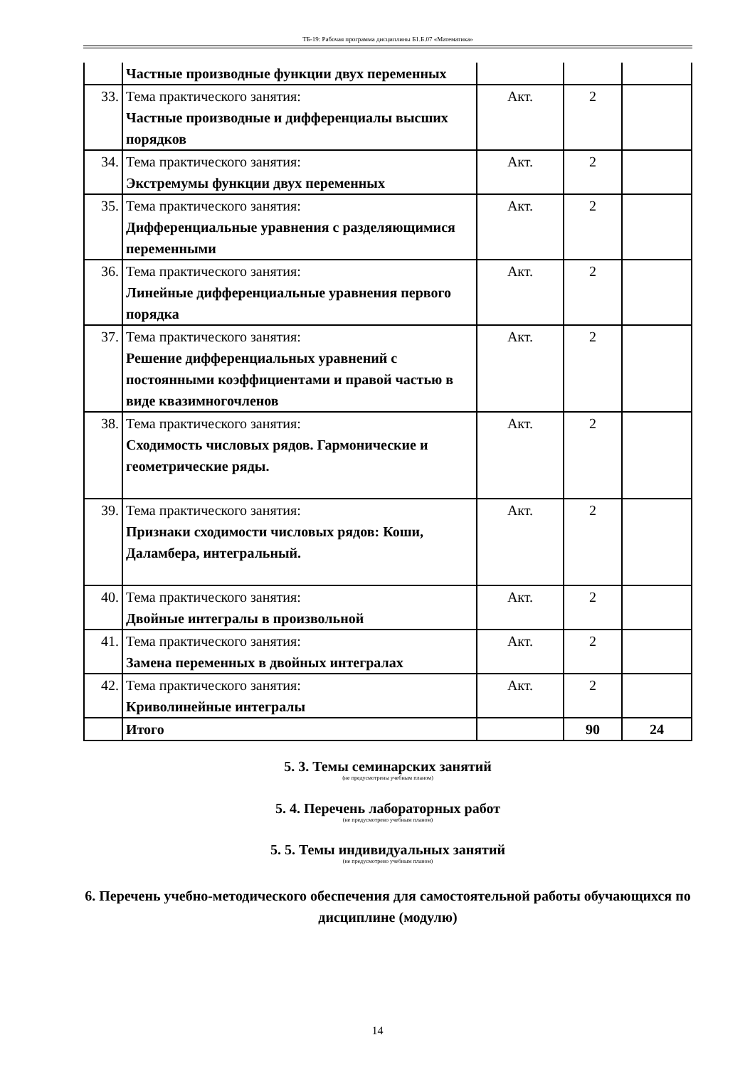ТБ-19: Рабочая программа дисциплины Б1.Б.07 «Математика»
| | Частные производные функции двух переменных | | | |
| 33. | Тема практического занятия: Частные производные и дифференциалы высших порядков | Акт. | 2 | |
| 34. | Тема практического занятия: Экстремумы функции двух переменных | Акт. | 2 | |
| 35. | Тема практического занятия: Дифференциальные уравнения с разделяющимися переменными | Акт. | 2 | |
| 36. | Тема практического занятия: Линейные дифференциальные уравнения первого порядка | Акт. | 2 | |
| 37. | Тема практического занятия: Решение дифференциальных уравнений с постоянными коэффициентами и правой частью в виде квазимногочленов | Акт. | 2 | |
| 38. | Тема практического занятия: Сходимость числовых рядов. Гармонические и геометрические ряды. | Акт. | 2 | |
| 39. | Тема практического занятия: Признаки сходимости числовых рядов: Коши, Даламбера, интегральный. | Акт. | 2 | |
| 40. | Тема практического занятия: Двойные интегралы в произвольной | Акт. | 2 | |
| 41. | Тема практического занятия: Замена переменных в двойных интегралах | Акт. | 2 | |
| 42. | Тема практического занятия: Криволинейные интегралы | Акт. | 2 | |
| | Итого | | 90 | 24 |
5. 3. Темы семинарских занятий
(не предусмотрены учебным планом)
5. 4. Перечень лабораторных работ
(не предусмотрено учебным планом)
5. 5. Темы индивидуальных занятий
(не предусмотрено учебным планом)
6. Перечень учебно-методического обеспечения для самостоятельной работы обучающихся по дисциплине (модулю)
14